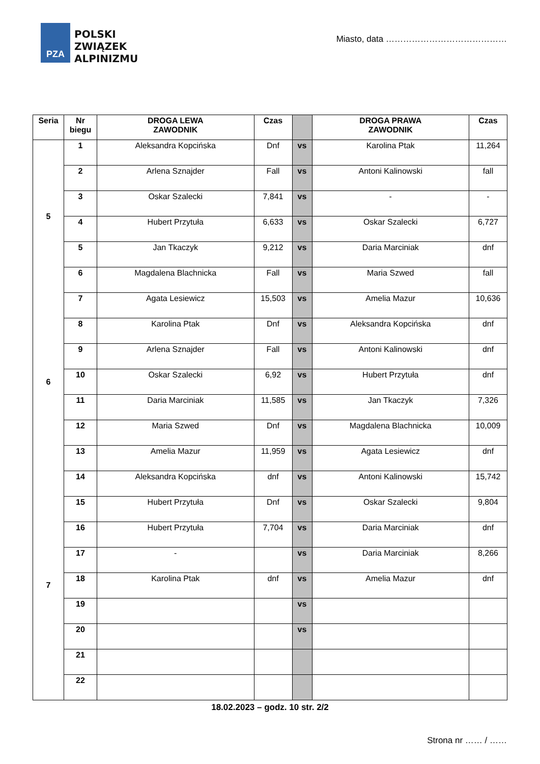PZA
POLSKI
ZWIĄZEK
ALPINIZMU
Miasto, data ……………………………………
| Seria | Nr biegu | DROGA LEWA ZAWODNIK | Czas | | DROGA PRAWA ZAWODNIK | Czas |
| --- | --- | --- | --- | --- | --- | --- |
| 5 | 1 | Aleksandra Kopcińska | Dnf | vs | Karolina Ptak | 11,264 |
| | 2 | Arlena Sznajder | Fall | vs | Antoni Kalinowski | fall |
| | 3 | Oskar Szalecki | 7,841 | vs | - | - |
| | 4 | Hubert Przytuła | 6,633 | vs | Oskar Szalecki | 6,727 |
| | 5 | Jan Tkaczyk | 9,212 | vs | Daria Marciniak | dnf |
| | 6 | Magdalena Blachnicka | Fall | vs | Maria Szwed | fall |
| 6 | 7 | Agata Lesiewicz | 15,503 | vs | Amelia Mazur | 10,636 |
| | 8 | Karolina Ptak | Dnf | vs | Aleksandra Kopcińska | dnf |
| | 9 | Arlena Sznajder | Fall | vs | Antoni Kalinowski | dnf |
| | 10 | Oskar Szalecki | 6,92 | vs | Hubert Przytuła | dnf |
| | 11 | Daria Marciniak | 11,585 | vs | Jan Tkaczyk | 7,326 |
| | 12 | Maria Szwed | Dnf | vs | Magdalena Blachnicka | 10,009 |
| | 13 | Amelia Mazur | 11,959 | vs | Agata Lesiewicz | dnf |
| 7 | 14 | Aleksandra Kopcińska | dnf | vs | Antoni Kalinowski | 15,742 |
| | 15 | Hubert Przytuła | Dnf | vs | Oskar Szalecki | 9,804 |
| | 16 | Hubert Przytuła | 7,704 | vs | Daria Marciniak | dnf |
| | 17 | - | | vs | Daria Marciniak | 8,266 |
| | 18 | Karolina Ptak | dnf | vs | Amelia Mazur | dnf |
| | 19 | | | vs | | |
| | 20 | | | vs | | |
| | 21 | | | | | |
| | 22 | | | | | |
18.02.2023 – godz. 10 str. 2/2
Strona nr …… / ……